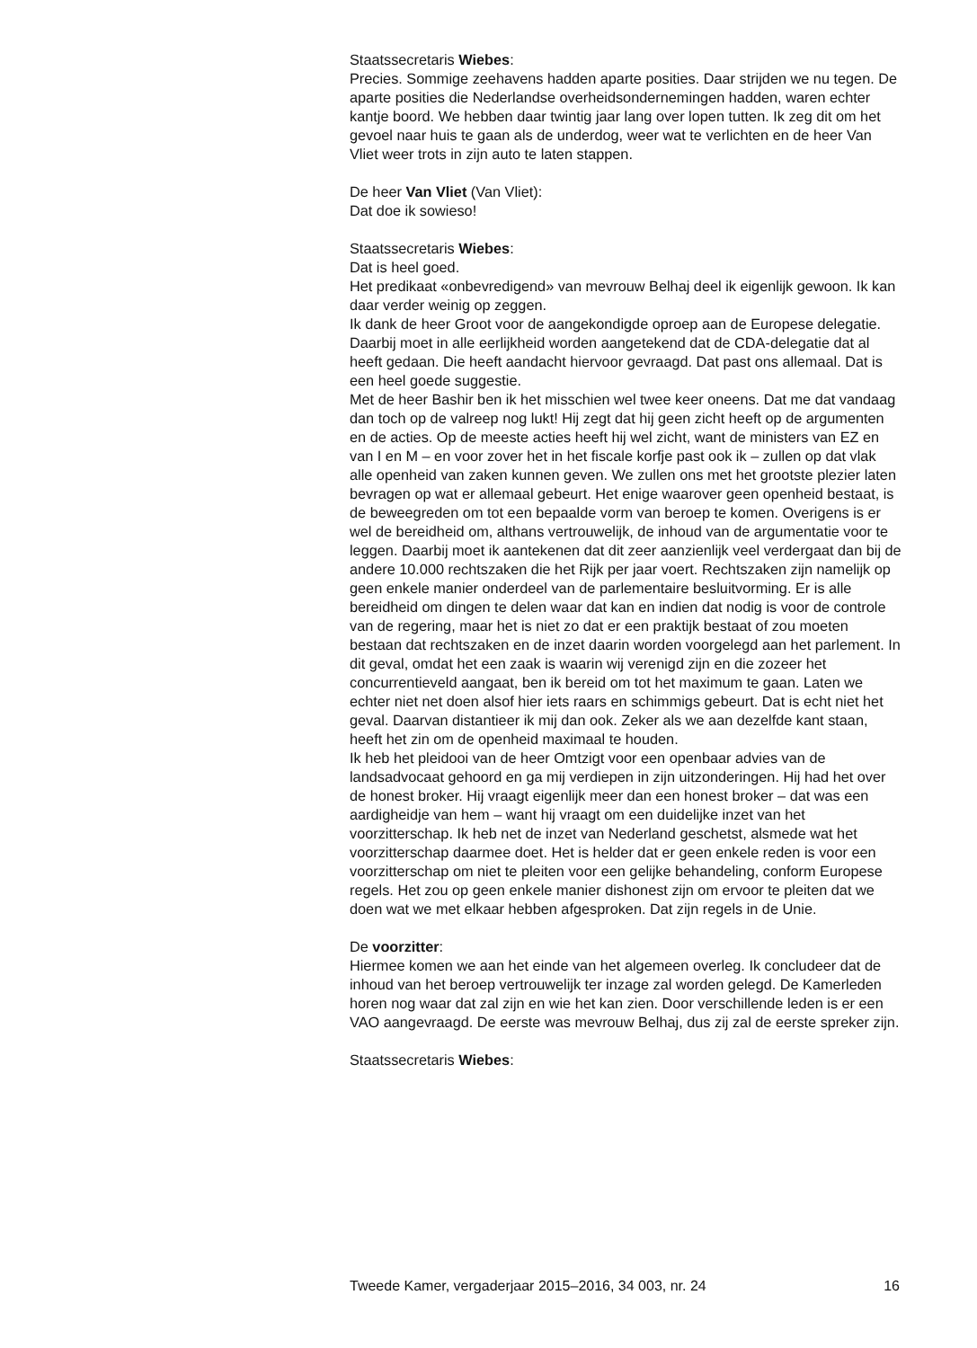Staatssecretaris Wiebes:
Precies. Sommige zeehavens hadden aparte posities. Daar strijden we nu tegen. De aparte posities die Nederlandse overheidsondernemingen hadden, waren echter kantje boord. We hebben daar twintig jaar lang over lopen tutten. Ik zeg dit om het gevoel naar huis te gaan als de underdog, weer wat te verlichten en de heer Van Vliet weer trots in zijn auto te laten stappen.
De heer Van Vliet (Van Vliet):
Dat doe ik sowieso!
Staatssecretaris Wiebes:
Dat is heel goed.
Het predikaat «onbevredigend» van mevrouw Belhaj deel ik eigenlijk gewoon. Ik kan daar verder weinig op zeggen.
Ik dank de heer Groot voor de aangekondigde oproep aan de Europese delegatie. Daarbij moet in alle eerlijkheid worden aangetekend dat de CDA-delegatie dat al heeft gedaan. Die heeft aandacht hiervoor gevraagd. Dat past ons allemaal. Dat is een heel goede suggestie.
Met de heer Bashir ben ik het misschien wel twee keer oneens. Dat me dat vandaag dan toch op de valreep nog lukt! Hij zegt dat hij geen zicht heeft op de argumenten en de acties. Op de meeste acties heeft hij wel zicht, want de ministers van EZ en van I en M – en voor zover het in het fiscale korfje past ook ik – zullen op dat vlak alle openheid van zaken kunnen geven. We zullen ons met het grootste plezier laten bevragen op wat er allemaal gebeurt. Het enige waarover geen openheid bestaat, is de beweegreden om tot een bepaalde vorm van beroep te komen. Overigens is er wel de bereidheid om, althans vertrouwelijk, de inhoud van de argumentatie voor te leggen. Daarbij moet ik aantekenen dat dit zeer aanzienlijk veel verdergaat dan bij de andere 10.000 rechtszaken die het Rijk per jaar voert. Rechtszaken zijn namelijk op geen enkele manier onderdeel van de parlementaire besluitvorming. Er is alle bereidheid om dingen te delen waar dat kan en indien dat nodig is voor de controle van de regering, maar het is niet zo dat er een praktijk bestaat of zou moeten bestaan dat rechtszaken en de inzet daarin worden voorgelegd aan het parlement. In dit geval, omdat het een zaak is waarin wij verenigd zijn en die zozeer het concurrentieveld aangaat, ben ik bereid om tot het maximum te gaan. Laten we echter niet net doen alsof hier iets raars en schimmigs gebeurt. Dat is echt niet het geval. Daarvan distantieer ik mij dan ook. Zeker als we aan dezelfde kant staan, heeft het zin om de openheid maximaal te houden.
Ik heb het pleidooi van de heer Omtzigt voor een openbaar advies van de landsadvocaat gehoord en ga mij verdiepen in zijn uitzonderingen. Hij had het over de honest broker. Hij vraagt eigenlijk meer dan een honest broker – dat was een aardigheidje van hem – want hij vraagt om een duidelijke inzet van het voorzitterschap. Ik heb net de inzet van Nederland geschetst, alsmede wat het voorzitterschap daarmee doet. Het is helder dat er geen enkele reden is voor een voorzitterschap om niet te pleiten voor een gelijke behandeling, conform Europese regels. Het zou op geen enkele manier dishonest zijn om ervoor te pleiten dat we doen wat we met elkaar hebben afgesproken. Dat zijn regels in de Unie.
De voorzitter:
Hiermee komen we aan het einde van het algemeen overleg. Ik concludeer dat de inhoud van het beroep vertrouwelijk ter inzage zal worden gelegd. De Kamerleden horen nog waar dat zal zijn en wie het kan zien. Door verschillende leden is er een VAO aangevraagd. De eerste was mevrouw Belhaj, dus zij zal de eerste spreker zijn.
Staatssecretaris Wiebes:
Tweede Kamer, vergaderjaar 2015–2016, 34 003, nr. 24 16